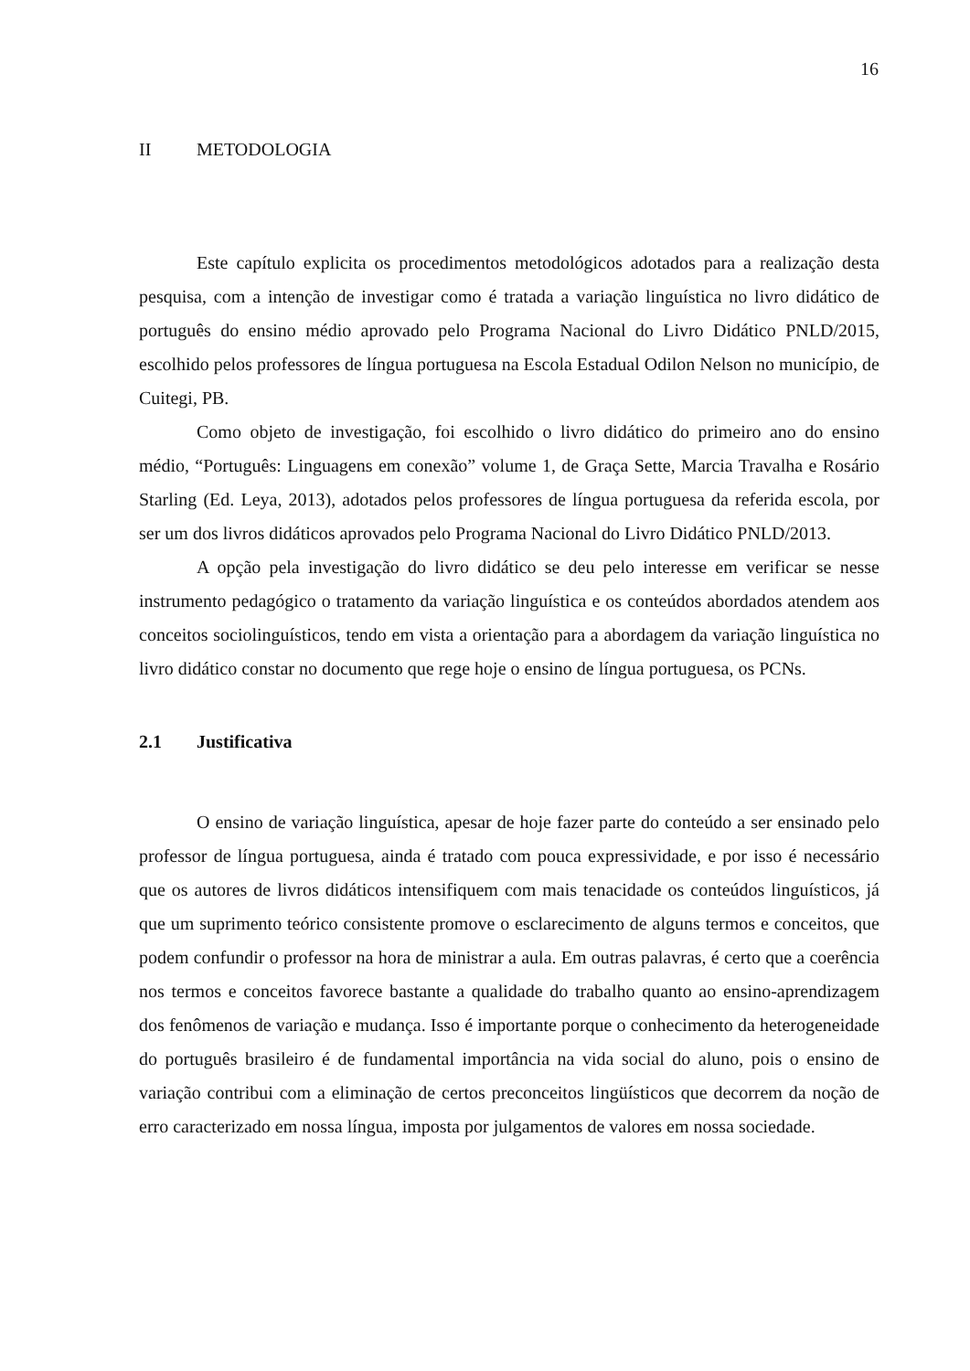16
II METODOLOGIA
Este capítulo explicita os procedimentos metodológicos adotados para a realização desta pesquisa, com a intenção de investigar como é tratada a variação linguística no livro didático de português do ensino médio aprovado pelo Programa Nacional do Livro Didático PNLD/2015, escolhido pelos professores de língua portuguesa na Escola Estadual Odilon Nelson no município, de Cuitegi, PB.
Como objeto de investigação, foi escolhido o livro didático do primeiro ano do ensino médio, “Português: Linguagens em conexão” volume 1, de Graça Sette, Marcia Travalha e Rosário Starling (Ed. Leya, 2013), adotados pelos professores de língua portuguesa da referida escola, por ser um dos livros didáticos aprovados pelo Programa Nacional do Livro Didático PNLD/2013.
A opção pela investigação do livro didático se deu pelo interesse em verificar se nesse instrumento pedagógico o tratamento da variação linguística e os conteúdos abordados atendem aos conceitos sociolinguísticos, tendo em vista a orientação para a abordagem da variação linguística no livro didático constar no documento que rege hoje o ensino de língua portuguesa, os PCNs.
2.1 Justificativa
O ensino de variação linguística, apesar de hoje fazer parte do conteúdo a ser ensinado pelo professor de língua portuguesa, ainda é tratado com pouca expressividade, e por isso é necessário que os autores de livros didáticos intensifiquem com mais tenacidade os conteúdos linguísticos, já que um suprimento teórico consistente promove o esclarecimento de alguns termos e conceitos, que podem confundir o professor na hora de ministrar a aula. Em outras palavras, é certo que a coerência nos termos e conceitos favorece bastante a qualidade do trabalho quanto ao ensino-aprendizagem dos fenômenos de variação e mudança. Isso é importante porque o conhecimento da heterogeneidade do português brasileiro é de fundamental importância na vida social do aluno, pois o ensino de variação contribui com a eliminação de certos preconceitos lingüísticos que decorrem da noção de erro caracterizado em nossa língua, imposta por julgamentos de valores em nossa sociedade.